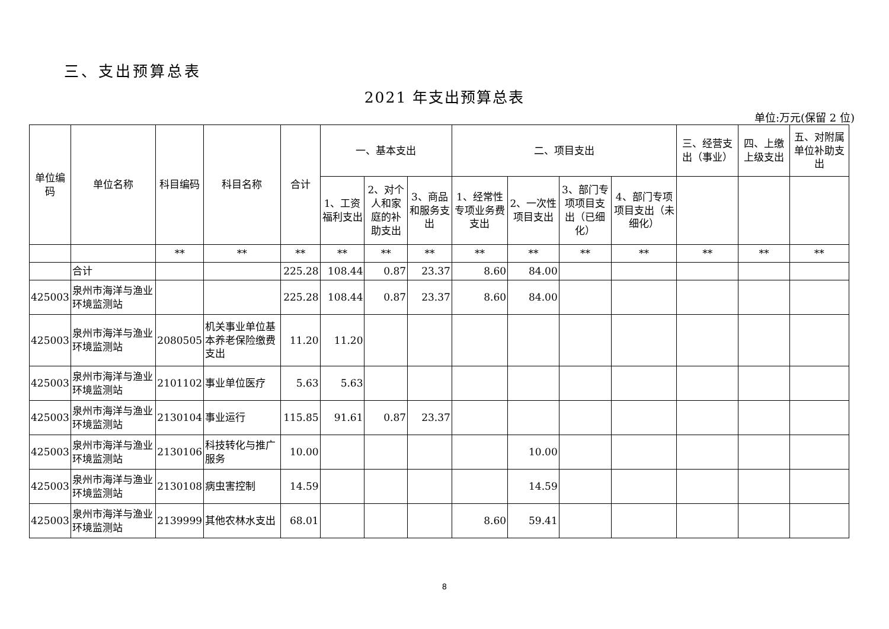三、支出预算总表
2021 年支出预算总表
单位:万元(保留 2 位)
| 单位编码 | 单位名称 | 科目编码 | 科目名称 | 合计 | 一、基本支出 | | | 二、项目支出 | | | | 三、经营支出（事业） | 四、上缴上级支出 | 五、对附属单位补助支出 |
| --- | --- | --- | --- | --- | --- | --- | --- | --- | --- | --- | --- | --- | --- | --- |
| | | | | | 1、工资福利支出 | 2、对个人和家庭的补助支出 | 3、商品和服务支出 | 1、经常性专项业务费支出 | 2、一次性项目支出 | 3、部门专项项目支出（已细化） | 4、部门专项项目支出（未细化） | | | |
| | | ** | ** | ** | ** | ** | ** | ** | ** | ** | ** | ** | ** | ** |
| | 合计 | | | 225.28 | 108.44 | 0.87 | 23.37 | 8.60 | 84.00 | | | | | |
| 425003 | 泉州市海洋与渔业环境监测站 | | | 225.28 | 108.44 | 0.87 | 23.37 | 8.60 | 84.00 | | | | | |
| 425003 | 泉州市海洋与渔业环境监测站 | 2080505 | 机关事业单位基本养老保险缴费支出 | 11.20 | 11.20 | | | | | | | | | |
| 425003 | 泉州市海洋与渔业环境监测站 | 2101102 | 事业单位医疗 | 5.63 | 5.63 | | | | | | | | | |
| 425003 | 泉州市海洋与渔业环境监测站 | 2130104 | 事业运行 | 115.85 | 91.61 | 0.87 | 23.37 | | | | | | | |
| 425003 | 泉州市海洋与渔业环境监测站 | 2130106 | 科技转化与推广服务 | 10.00 | | | | | 10.00 | | | | | |
| 425003 | 泉州市海洋与渔业环境监测站 | 2130108 | 病虫害控制 | 14.59 | | | | | 14.59 | | | | | |
| 425003 | 泉州市海洋与渔业环境监测站 | 2139999 | 其他农林水支出 | 68.01 | | | | 8.60 | 59.41 | | | | | |
8